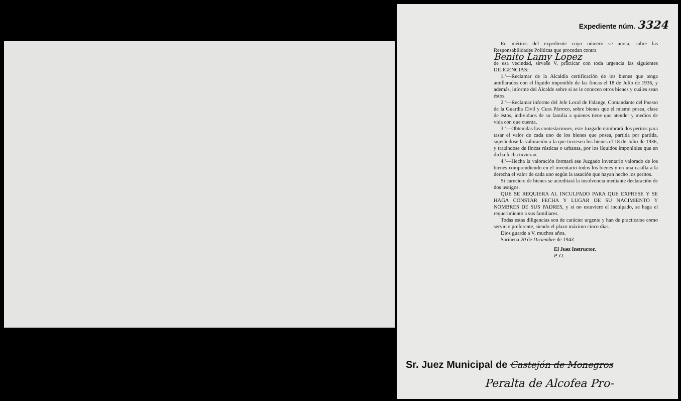Expediente núm. 3324
En méritos del expediente cuyo número se anota, sobre las Responsabilidades Políticas que procedan contra
Benito Lamy Lopez
de esa vecindad, sírvase V. practicar con toda urgencia las siguientes DILIGENCIAS:
1.ª—Reclamar de la Alcaldía certificación de los bienes que tenga amillarados con el líquido imponible de las fincas el 18 de Julio de 1936, y además, informe del Alcalde sobre si se le conocen otros bienes y cuáles sean éstos.
2.ª—Reclamar informe del Jefe Local de Falange, Comandante del Puesto de la Guardia Civil y Cura Párroco, sobre bienes que el mismo posea, clase de éstos, individuos de su familia a quienes tiene que atender y medios de vida con que cuenta.
3.ª—Obtenidas las contestaciones, este Juzgado nombrará dos peritos para tasar el valor de cada uno de los bienes que posea, partida por partida, sujetándose la valoración a la que tuviesen los bienes el 18 de Julio de 1936, y tratándose de fincas rústicas o urbanas, por los líquidos imponibles que en dicha fecha tuvieran.
4.ª—Hecha la valoración formará ese Juzgado inventario valorado de los bienes comprendiendo en el inventario todos los bienes y en una casilla a la derecha el valor de cada uno según la tasación que hayan hecho los peritos.
Si careciere de bienes se acreditará la insolvencia mediante declaración de dos testigos.
QUE SE REQUIERA AL INCULPADO PARA QUE EXPRESE Y SE HAGA CONSTAR FECHA Y LUGAR DE SU NACIMIENTO Y NOMBRES DE SUS PADRES, y si no estuviere el inculpado, se haga el requerimiento a sus familiares.
Todas estas diligencias son de carácter urgente y han de practicarse como servicio preferente, siendo el plazo máximo cinco días.
Dios guarde a V. muchos años.
Sariñena 20 de Diciembre de 1943
El Juez Instructor,
P. O.
Sr. Juez Municipal de Castejón de Monegros
Peralta de Alcofea Pro-